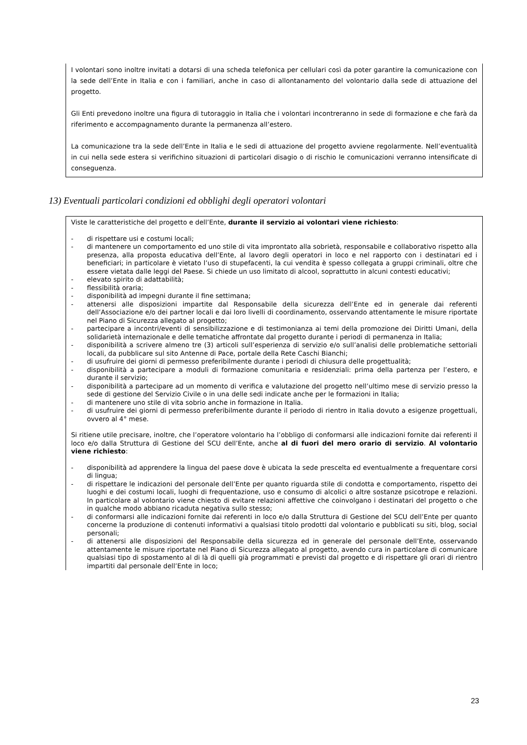I volontari sono inoltre invitati a dotarsi di una scheda telefonica per cellulari così da poter garantire la comunicazione con la sede dell’Ente in Italia e con i familiari, anche in caso di allontanamento del volontario dalla sede di attuazione del progetto.
Gli Enti prevedono inoltre una figura di tutoraggio in Italia che i volontari incontreranno in sede di formazione e che farà da riferimento e accompagnamento durante la permanenza all’estero.
La comunicazione tra la sede dell’Ente in Italia e le sedi di attuazione del progetto avviene regolarmente. Nell’eventualità in cui nella sede estera si verifichino situazioni di particolari disagio o di rischio le comunicazioni verranno intensificate di conseguenza.
13) Eventuali particolari condizioni ed obblighi degli operatori volontari
Viste le caratteristiche del progetto e dell’Ente, durante il servizio ai volontari viene richiesto:
- di rispettare usi e costumi locali;
- di mantenere un comportamento ed uno stile di vita improntato alla sobrietà, responsabile e collaborativo rispetto alla presenza, alla proposta educativa dell’Ente, al lavoro degli operatori in loco e nel rapporto con i destinatari ed i beneficiari; in particolare è vietato l’uso di stupefacenti, la cui vendita è spesso collegata a gruppi criminali, oltre che essere vietata dalle leggi del Paese. Si chiede un uso limitato di alcool, soprattutto in alcuni contesti educativi;
- elevato spirito di adattabilità;
- flessibilità oraria;
- disponibilità ad impegni durante il fine settimana;
- attenersi alle disposizioni impartite dal Responsabile della sicurezza dell’Ente ed in generale dai referenti dell’Associazione e/o dei partner locali e dai loro livelli di coordinamento, osservando attentamente le misure riportate nel Piano di Sicurezza allegato al progetto;
- partecipare a incontri/eventi di sensibilizzazione e di testimonianza ai temi della promozione dei Diritti Umani, della solidarietà internazionale e delle tematiche affrontate dal progetto durante i periodi di permanenza in Italia;
- disponibilità a scrivere almeno tre (3) articoli sull’esperienza di servizio e/o sull’analisi delle problematiche settoriali locali, da pubblicare sul sito Antenne di Pace, portale della Rete Caschi Bianchi;
- di usufruire dei giorni di permesso preferibilmente durante i periodi di chiusura delle progettualità;
- disponibilità a partecipare a moduli di formazione comunitaria e residenziali: prima della partenza per l’estero, e durante il servizio;
- disponibilità a partecipare ad un momento di verifica e valutazione del progetto nell’ultimo mese di servizio presso la sede di gestione del Servizio Civile o in una delle sedi indicate anche per le formazioni in Italia;
- di mantenere uno stile di vita sobrio anche in formazione in Italia.
- di usufruire dei giorni di permesso preferibilmente durante il periodo di rientro in Italia dovuto a esigenze progettuali, ovvero al 4° mese.
Si ritiene utile precisare, inoltre, che l’operatore volontario ha l’obbligo di conformarsi alle indicazioni fornite dai referenti il loco e/o dalla Struttura di Gestione del SCU dell’Ente, anche al di fuori del mero orario di servizio. Al volontario viene richiesto:
- disponibilità ad apprendere la lingua del paese dove è ubicata la sede prescelta ed eventualmente a frequentare corsi di lingua;
- di rispettare le indicazioni del personale dell’Ente per quanto riguarda stile di condotta e comportamento, rispetto dei luoghi e dei costumi locali, luoghi di frequentazione, uso e consumo di alcolici o altre sostanze psicotrope e relazioni. In particolare al volontario viene chiesto di evitare relazioni affettive che coinvolgano i destinatari del progetto o che in qualche modo abbiano ricaduta negativa sullo stesso;
- di conformarsi alle indicazioni fornite dai referenti in loco e/o dalla Struttura di Gestione del SCU dell’Ente per quanto concerne la produzione di contenuti informativi a qualsiasi titolo prodotti dal volontario e pubblicati su siti, blog, social personali;
- di attenersi alle disposizioni del Responsabile della sicurezza ed in generale del personale dell’Ente, osservando attentamente le misure riportate nel Piano di Sicurezza allegato al progetto, avendo cura in particolare di comunicare qualsiasi tipo di spostamento al di là di quelli già programmati e previsti dal progetto e di rispettare gli orari di rientro impartiti dal personale dell’Ente in loco;
23